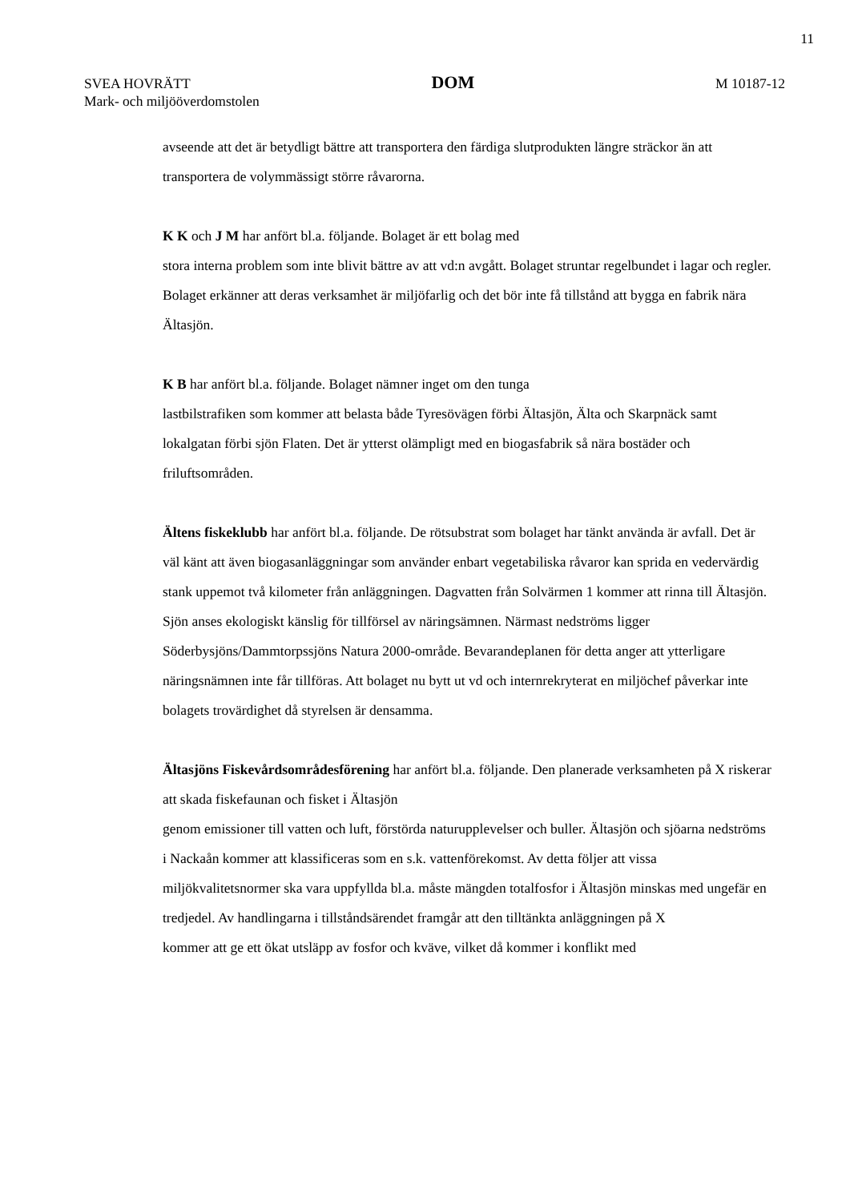11
SVEA HOVRÄTT DOM M 10187-12
Mark- och miljööverdomstolen
avseende att det är betydligt bättre att transportera den färdiga slutprodukten längre sträckor än att transportera de volymmässigt större råvarorna.
K K och J M har anfört bl.a. följande. Bolaget är ett bolag med
stora interna problem som inte blivit bättre av att vd:n avgått. Bolaget struntar regelbundet i lagar och regler. Bolaget erkänner att deras verksamhet är miljöfarlig och det bör inte få tillstånd att bygga en fabrik nära Ältasjön.
K B har anfört bl.a. följande. Bolaget nämner inget om den tunga
lastbilstrafiken som kommer att belasta både Tyresövägen förbi Ältasjön, Älta och Skarpnäck samt lokalgatan förbi sjön Flaten. Det är ytterst olämpligt med en biogasfabrik så nära bostäder och friluftsområden.
Ältens fiskeklubb har anfört bl.a. följande. De rötsubstrat som bolaget har tänkt använda är avfall. Det är väl känt att även biogasanläggningar som använder enbart vegetabiliska råvaror kan sprida en vedervärdig stank uppemot två kilometer från anläggningen. Dagvatten från Solvärmen 1 kommer att rinna till Ältasjön. Sjön anses ekologiskt känslig för tillförsel av näringsämnen. Närmast nedströms ligger Söderbysjöns/Dammtorpssjöns Natura 2000-område. Bevarandeplanen för detta anger att ytterligare näringsnämnen inte får tillföras. Att bolaget nu bytt ut vd och internrekryterat en miljöchef påverkar inte bolagets trovärdighet då styrelsen är densamma.
Ältasjöns Fiskevårdsområdesförening har anfört bl.a. följande. Den planerade verksamheten på X riskerar att skada fiskefaunan och fisket i Ältasjön
genom emissioner till vatten och luft, förstörda naturupplevelser och buller. Ältasjön och sjöarna nedströms i Nackaån kommer att klassificeras som en s.k. vattenförekomst. Av detta följer att vissa miljökvalitetsnormer ska vara uppfyllda bl.a. måste mängden totalfosfor i Ältasjön minskas med ungefär en tredjedel. Av handlingarna i tillståndsärendet framgår att den tilltänkta anläggningen på X
kommer att ge ett ökat utsläpp av fosfor och kväve, vilket då kommer i konflikt med